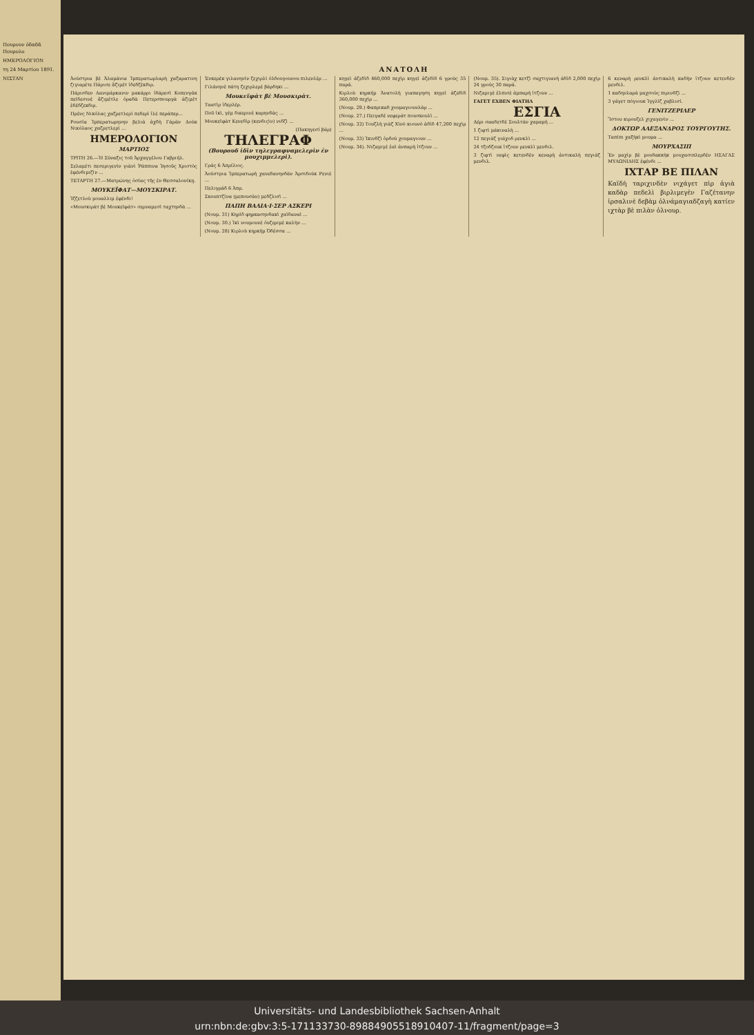Πουρουν ὀδαδᾶ Πουρολο
ΗΜΕΡΟΛΟΓΙΟΝ
τη 24 Μαρτίου 1891.
ΝΙΣΤΑΝ
ΑΝΑΤΟΛΗ
Ἀούστρια βὲ Ἀλαμάνια Ἰμπερατωρλαρὴ χαζαρατινη ζιγιαρέτε Πάρισε ἄζιμέτ ἰδεδζέκδιρ.
Πάρισδεν Δανιμάρκανιν μακάρρι ἰδάρεσὶ Κοπενγάκ πεϊδεσινὲ ἄζιμέτλε ὀραδὰ Πετερσπουργὰ ἀζιμέτ ἐδέδζεκδιρ.
Πρένς Νικόλας χαζρετλερὶ πεδερὶ ἰλὲ περάπερ...
Ρουσία Ἰμπερατωρηνην βελιὰ ἀχδὴ Γάρὰν Δούκ Νικόλαος χαζρετλερὶ ...
ΗΜΕΡΟΛΟΓΙΟΝ
ΜΑΡΤΙΟΣ
ΤΡΙΤΗ 26.—Ἡ Σύναξις τοῦ Ἀρχαγγέλου Γαβριήλ.
Σελαμέτι πεσεριγενὶν γιὰνὶ Ῥάππινα Ἰησοῦς Χριστὸς ἐφένδιμιζὶν ...
ΤΕΤΑΡΤΗ 27.—Ματρώνης ὁσίας τῆς ἐν Θεσσαλονίκῃ.
ΜΟΥΚΕΪΦΑΤ—ΜΟΥΣΚΙΡΑΤ.
Ἰζζετλοὺ μουαλλιμ ἐφένδι!
«Μουσκιρὰτ βὲ Μουκεϊφάτ» σερναμεσὶ ταχτηνδὰ ...
Ἐνκερὲκ γιλανηνὶν ζεχιρλὶ ὀλδουγουνου πιλενλὲρ ...
Γιλάνηνὲ πάτη ζεχιρλερὲ βάρδηκι ...
Μουκεϊφὰτ βὲ Μουσκιρὰτ.
Ταατὶρ ἰδερλέρ.
Ποῦ ἰκὶ, γὲμ δικερινὲ καρηνδὰς ...
Μουκεϊφὰτ Κενεδὶρ (κενδιςὶν) νιδζὶ ...
(Πακηγεσί βάρ)
ΤΗΛΕΓΡΑΦ
(Βουρουδ ἰδὶν τηλεγραφναμελερὶν ἐν μουχιμμελερὶ).
Γράς 6 Ἀπρίλιος.
Ἀούστρια Ἰμπερατωρὴ χανεδανηνδὰν Ἀρσιδούκ Ρενιὲ ...
Πελιγράδ 6 Ἀπρ.
Σκουπτζίνα (μεπουσὰν) μεδζλισὶ ...
ΠΑΠΗ ΒΑΛΙΑ·Ι·ΣΕΡ ΑΣΚΕΡΙ
(Νουμ. 31) Κηρὶδ φηρκασηνδακὶ χαϊδαναὶ ...
(Νουμ. 30.) Ἰκὶ νουμουνὲ ὀυζεριμὲ καλὴν ...
(Νουμ. 28) Κιρλοὺ κηρκήμ Ὀδέσσα ...
κηγεὶ ἀζεδὶδ 460,000 πεχὶρ κηγεὶ ἀζεδὶδ 6 γρούς 35 παρά.
Κιρλοὺ κηρκήμ Ἀνατολὴ γιαπαγηση κηγεὶ ἀζεδὶδ 360,000 πεχὶρ ...
(Νουμ. 29.) Φαπρικαδ χουμαγιουνλὰρ ...
(Νουμ. 27.) Πειγαδὲ νεφεράτ πουσκουλὶ ...
(Νουμ. 32) Τουζλὴ γιὰζ Χὶνὸ κιουνὸ ἀδὶδ 47,200 πεχὶρ ...
(Νουμ. 33) Ἰκινδζὶ ὀρδοὺ χουμαγιουν ...
(Νουμ. 34). Νιζαμιγὲ ἐαὶ ἀνπαρὴ ἰτζουν ...
(Νουμ. 35). Σιγιὰχ κετζὶ σαχτιγιανὴ ἀδὶδ 2,000 πεχὶρ 24 γρούς 30 παρά.
Νιζαμιγὲ ἐλπισὲ ἀμπαρὴ ἰτζουν ...
ΓΑΓΕΤ ΕΧΒΕΝ ΦΙΑΤΗΛ
ΕΣΓΙΑ
Δέρι σααδετδὲ Σουλτὰν χαμαμὴ ...
1 ζιφτὶ μάκιναλὴ ...
12 πεγιὰζ γιάχοδ ρενκλὶ ...
24 τζοδζουκ ἰτζουν ρενκλὶ μενδιλ.
3 ζιφτὶ νεφὶς κετενδὲν κεναρὴ ἀντικαλὴ πεγιὰζ μενδιλ.
6 κεναρὴ ρενκλὶ ἀντικαλὴ καδὴν ἰτζουν κετενδὲν μενδιλ.
1 καδηνλαρὰ μαχσοὺς πιρινδζὶ ...
3 γάγετ πόγιουκ Ἰγγλὶζ χαβλισί.
ΓΕΝΙΤΖΕΡΙΛΕΡ
Ἴστου κιρουζελ χιχαγενὶν ...
ΔΟΚΤΩΡ ΑΛΕΞΑΝΔΡΟΣ ΤΟΥΡΓΟΥΤΗΣ.
Ταπίπι χαξὴκὶ μουμα ...
ΜΟΥΡΧΑΣΙΠ
Ἐν μαχὶρ βὲ μουδακκὴκ μουχασιπλερδὲν ΗΣΑΓΑΣ ΜΥΛΩΝΙΔΗΣ ἐφένδι ...
ΙΧΤΑΡ ΒΕ ΠΙΛΑΝ
Καϊδὴ ταριχινδὲν νιχάγετ πὶρ ἀγιὰ καδὰρ πεδελὶ βιρλιμεγὲν Γαζέτανην ἰρσαλινὲ δεβὰμ ὀλνάμαγιαδζαγὴ κατίεν ιχτὰρ βὲ πιλὰν ὀλνουρ.
Universitäts- und Landesbibliothek Sachsen-Anhalt
urn:nbn:de:gbv:3:5-171133730-8988490551891040​7-11/fragment/page=3